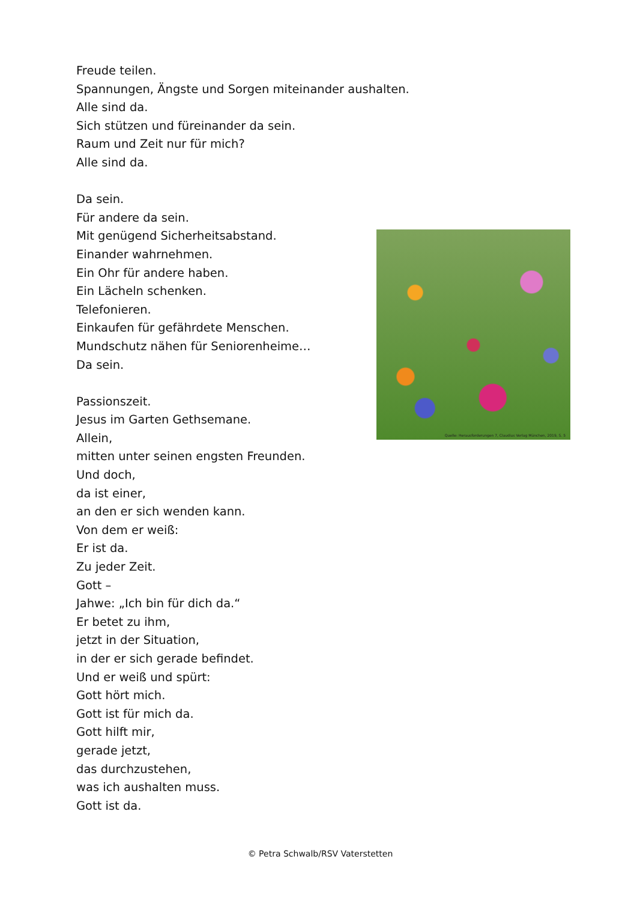Freude teilen.
Spannungen, Ängste und Sorgen miteinander aushalten.
Alle sind da.
Sich stützen und füreinander da sein.
Raum und Zeit nur für mich?
Alle sind da.
Da sein.
Für andere da sein.
Mit genügend Sicherheitsabstand.
Einander wahrnehmen.
Ein Ohr für andere haben.
Ein Lächeln schenken.
Telefonieren.
Einkaufen für gefährdete Menschen.
Mundschutz nähen für Seniorenheime…
Da sein.
Passionszeit.
Jesus im Garten Gethsemane.
Allein,
mitten unter seinen engsten Freunden.
Und doch,
da ist einer,
an den er sich wenden kann.
Von dem er weiß:
Er ist da.
Zu jeder Zeit.
Gott –
Jahwe: „Ich bin für dich da.“
Er betet zu ihm,
jetzt in der Situation,
in der er sich gerade befindet.
Und er weiß und spürt:
Gott hört mich.
Gott ist für mich da.
Gott hilft mir,
gerade jetzt,
das durchzustehen,
was ich aushalten muss.
Gott ist da.
Quelle: Herausforderungen 7, Claudius Verlag München, 2019, S. 5
© Petra Schwalb/RSV Vaterstetten